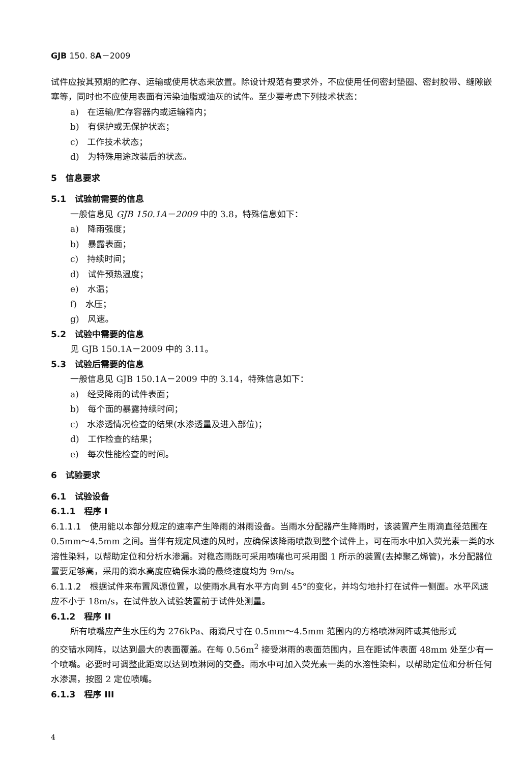GJB 150. 8A－2009
试件应按其预期的贮存、运输或使用状态来放置。除设计规范有要求外，不应使用任何密封垫圈、密封胶带、缝隙嵌塞等，同时也不应使用表面有污染油脂或油灰的试件。至少要考虑下列技术状态：
a)　在运输/贮存容器内或运输箱内；
b)　有保护或无保护状态；
c)　工作技术状态；
d)　为特殊用途改装后的状态。
5　信息要求
5.1　试验前需要的信息
一般信息见 GJB 150.1A－2009 中的 3.8，特殊信息如下：
a)　降雨强度；
b)　暴露表面；
c)　持续时间；
d)　试件预热温度；
e)　水温；
f)　水压；
g)　风速。
5.2　试验中需要的信息
见 GJB 150.1A－2009 中的 3.11。
5.3　试验后需要的信息
一般信息见 GJB 150.1A－2009 中的 3.14，特殊信息如下：
a)　经受降雨的试件表面；
b)　每个面的暴露持续时间；
c)　水渗透情况检查的结果(水渗透量及进入部位)；
d)　工作检查的结果；
e)　每次性能检查的时间。
6　试验要求
6.1　试验设备
6.1.1　程序 I
6.1.1.1　使用能以本部分规定的速率产生降雨的淋雨设备。当雨水分配器产生降雨时，该装置产生雨滴直径范围在 0.5mm～4.5mm 之间。当伴有规定风速的风时，应确保该降雨喷散到整个试件上，可在雨水中加入荧光素一类的水溶性染料，以帮助定位和分析水渗漏。对稳态雨既可采用喷嘴也可采用图 1 所示的装置(去掉聚乙烯管)，水分配器位置要足够高，采用的滴水高度应确保水滴的最终速度均为 9m/s。
6.1.1.2　根据试件来布置风源位置，以使雨水具有水平方向到 45°的变化，并均匀地扑打在试件一侧面。水平风速应不小于 18m/s，在试件放入试验装置前于试件处测量。
6.1.2　程序 II
所有喷嘴应产生水压约为 276kPa、雨滴尺寸在 0.5mm～4.5mm 范围内的方格喷淋网阵或其他形式
的交错水网阵，以达到最大的表面覆盖。在每 0.56m<sup>2</sup> 接受淋雨的表面范围内，且在距试件表面 48mm 处至少有一个喷嘴。必要时可调整此距离以达到喷淋网的交叠。雨水中可加入荧光素一类的水溶性染料，以帮助定位和分析任何水渗漏，按图 2 定位喷嘴。
6.1.3　程序 III
4